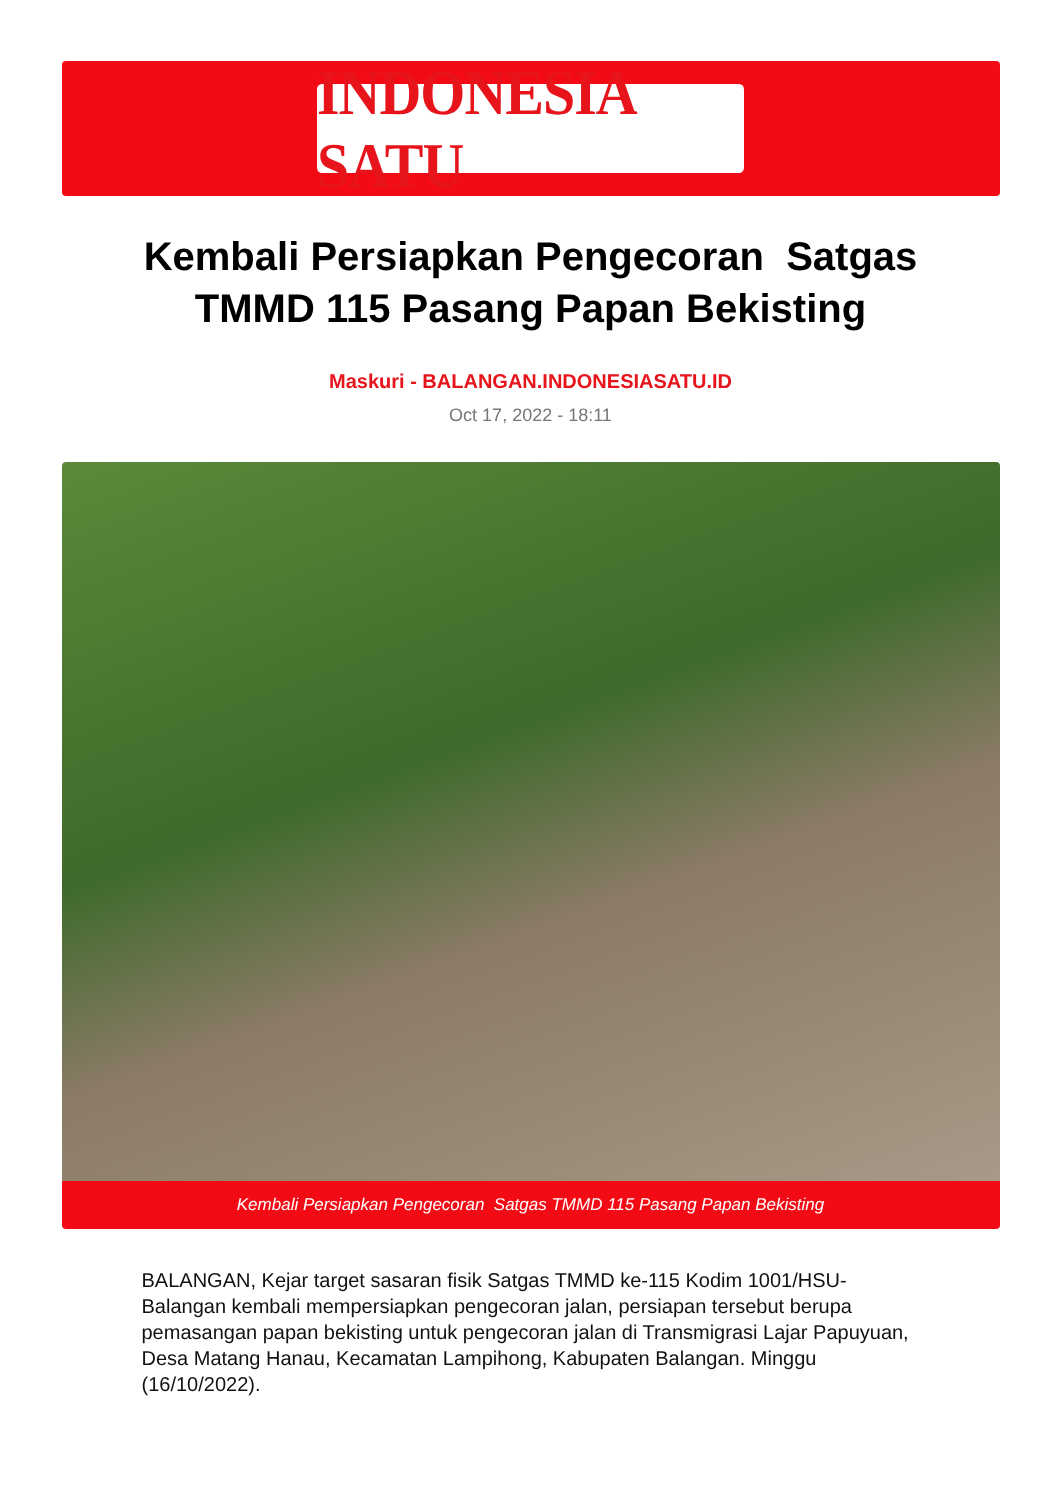INDONESIA SATU
Kembali Persiapkan Pengecoran Satgas TMMD 115 Pasang Papan Bekisting
Maskuri - BALANGAN.INDONESIASATU.ID
Oct 17, 2022 - 18:11
Kembali Persiapkan Pengecoran Satgas TMMD 115 Pasang Papan Bekisting
BALANGAN, Kejar target sasaran fisik Satgas TMMD ke-115 Kodim 1001/HSU-Balangan kembali mempersiapkan pengecoran jalan, persiapan tersebut berupa pemasangan papan bekisting untuk pengecoran jalan di Transmigrasi Lajar Papuyuan, Desa Matang Hanau, Kecamatan Lampihong, Kabupaten Balangan. Minggu (16/10/2022).